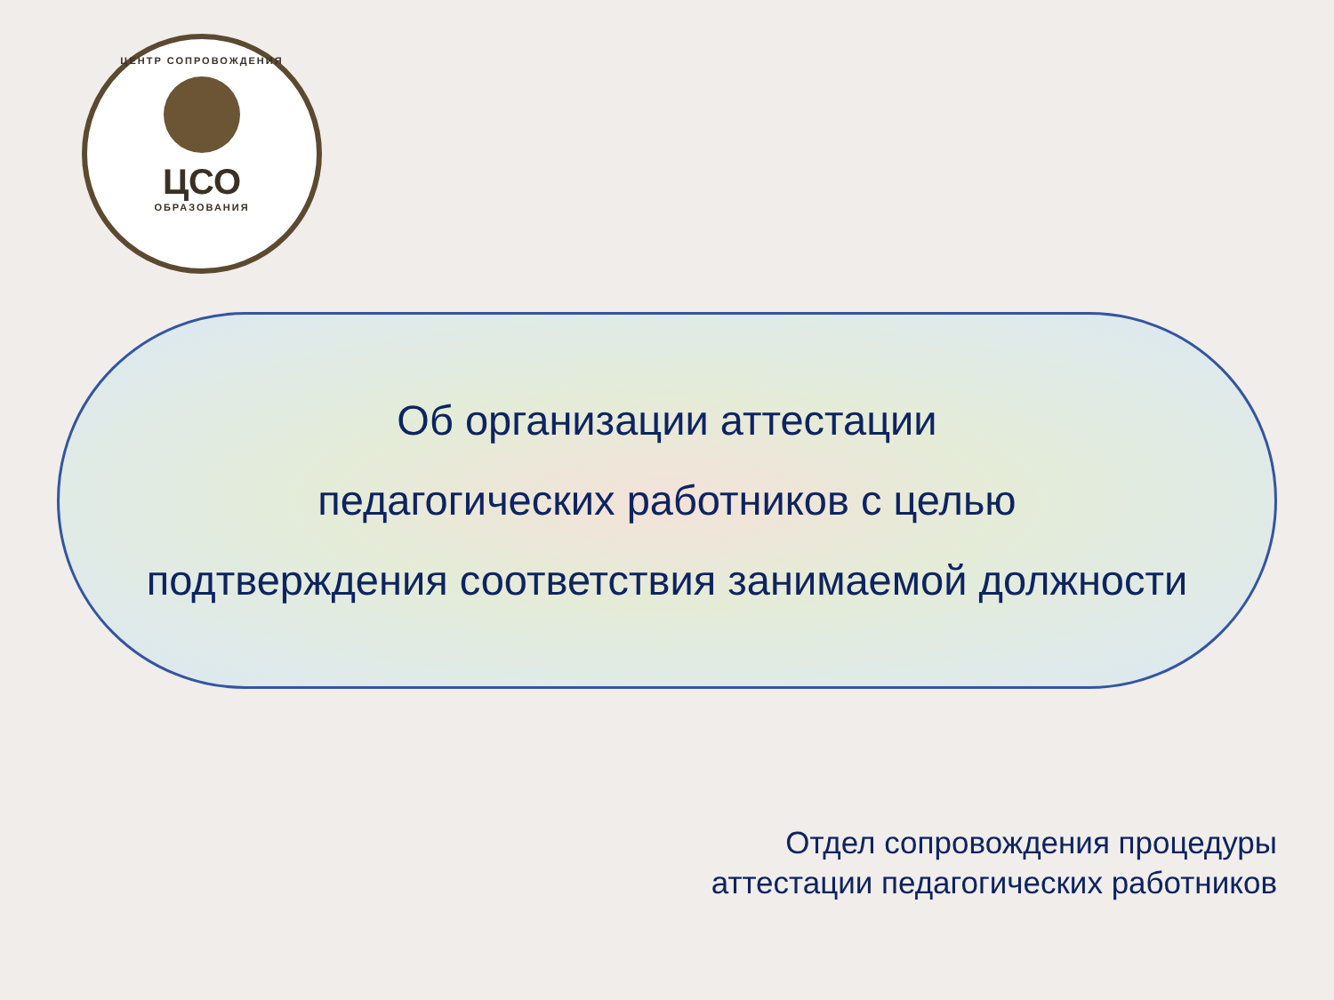ЦЕНТР СОПРОВОЖДЕНИЯ
ЦСО
ОБРАЗОВАНИЯ
Об организации аттестации
педагогических работников с целью
подтверждения соответствия занимаемой должности
Отдел сопровождения процедуры
аттестации педагогических работников